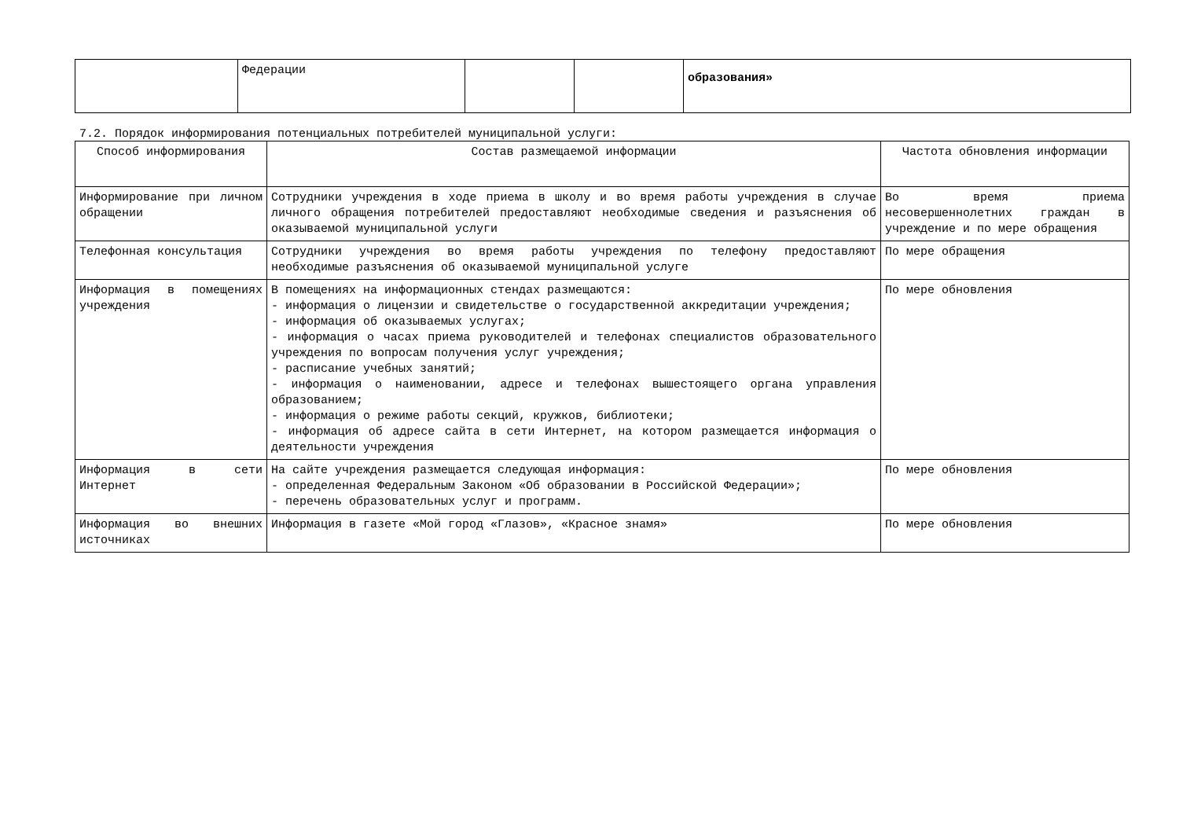| | Федерации | | | образования» |
7.2. Порядок информирования потенциальных потребителей муниципальной услуги:
| Способ информирования | Состав размещаемой информации | Частота обновления информации |
| --- | --- | --- |
| Информирование при личном обращении | Сотрудники учреждения в ходе приема в школу и во время работы учреждения в случае личного обращения потребителей предоставляют необходимые сведения и разъяснения об оказываемой муниципальной услуги | Во время приема несовершеннолетних граждан в учреждение и по мере обращения |
| Телефонная консультация | Сотрудники учреждения во время работы учреждения по телефону предоставляют необходимые разъяснения об оказываемой муниципальной услуге | По мере обращения |
| Информация в помещениях учреждения | В помещениях на информационных стендах размещаются: - информация о лицензии и свидетельстве о государственной аккредитации учреждения; - информация об оказываемых услугах; - информация о часах приема руководителей и телефонах специалистов образовательного учреждения по вопросам получения услуг учреждения; - расписание учебных занятий; - информация о наименовании, адресе и телефонах вышестоящего органа управления образованием; - информация о режиме работы секций, кружков, библиотеки; - информация об адресе сайта в сети Интернет, на котором размещается информация о деятельности учреждения | По мере обновления |
| Информация в сети Интернет | На сайте учреждения размещается следующая информация: - определенная Федеральным Законом «Об образовании в Российской Федерации»; - перечень образовательных услуг и программ. | По мере обновления |
| Информация во внешних источниках | Информация в газете «Мой город «Глазов», «Красное знамя» | По мере обновления |